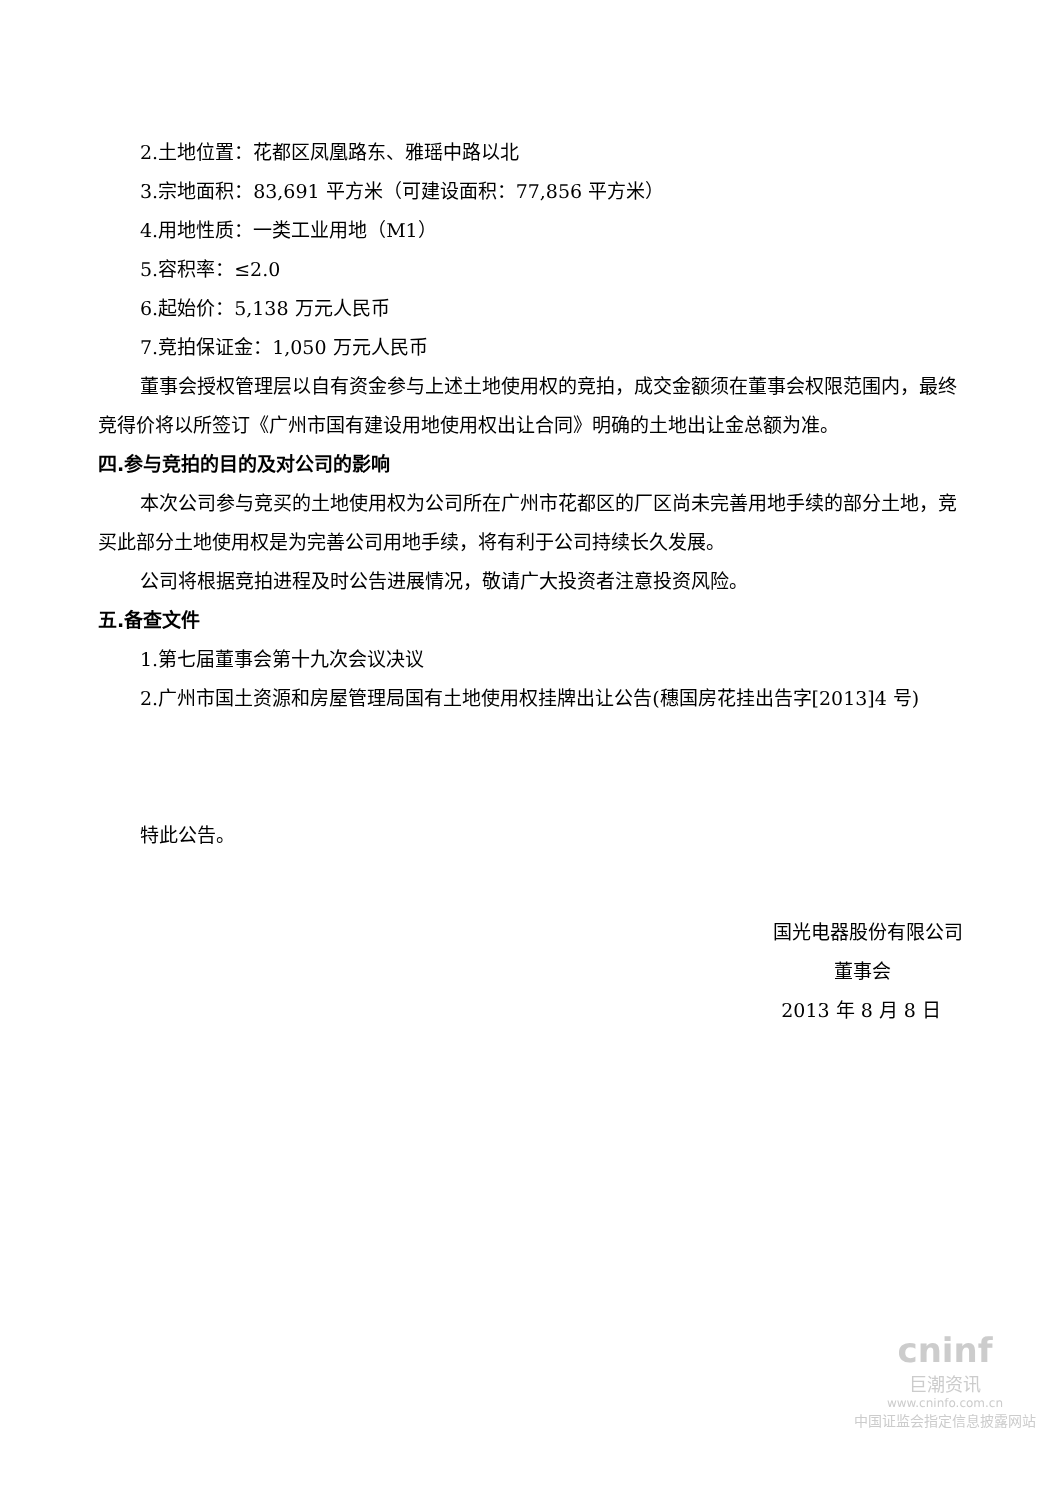2.土地位置：花都区凤凰路东、雅瑶中路以北
3.宗地面积：83,691 平方米（可建设面积：77,856 平方米）
4.用地性质：一类工业用地（M1）
5.容积率：≤2.0
6.起始价：5,138 万元人民币
7.竞拍保证金：1,050 万元人民币
董事会授权管理层以自有资金参与上述土地使用权的竞拍，成交金额须在董事会权限范围内，最终竞得价将以所签订《广州市国有建设用地使用权出让合同》明确的土地出让金总额为准。
四.参与竞拍的目的及对公司的影响
本次公司参与竞买的土地使用权为公司所在广州市花都区的厂区尚未完善用地手续的部分土地，竞买此部分土地使用权是为完善公司用地手续，将有利于公司持续长久发展。
公司将根据竞拍进程及时公告进展情况，敬请广大投资者注意投资风险。
五.备查文件
1.第七届董事会第十九次会议决议
2.广州市国土资源和房屋管理局国有土地使用权挂牌出让公告(穗国房花挂出告字[2013]4 号)
特此公告。
国光电器股份有限公司
董事会
2013 年 8 月 8 日
cninf
巨潮资讯
www.cninfo.com.cn
中国证监会指定信息披露网站